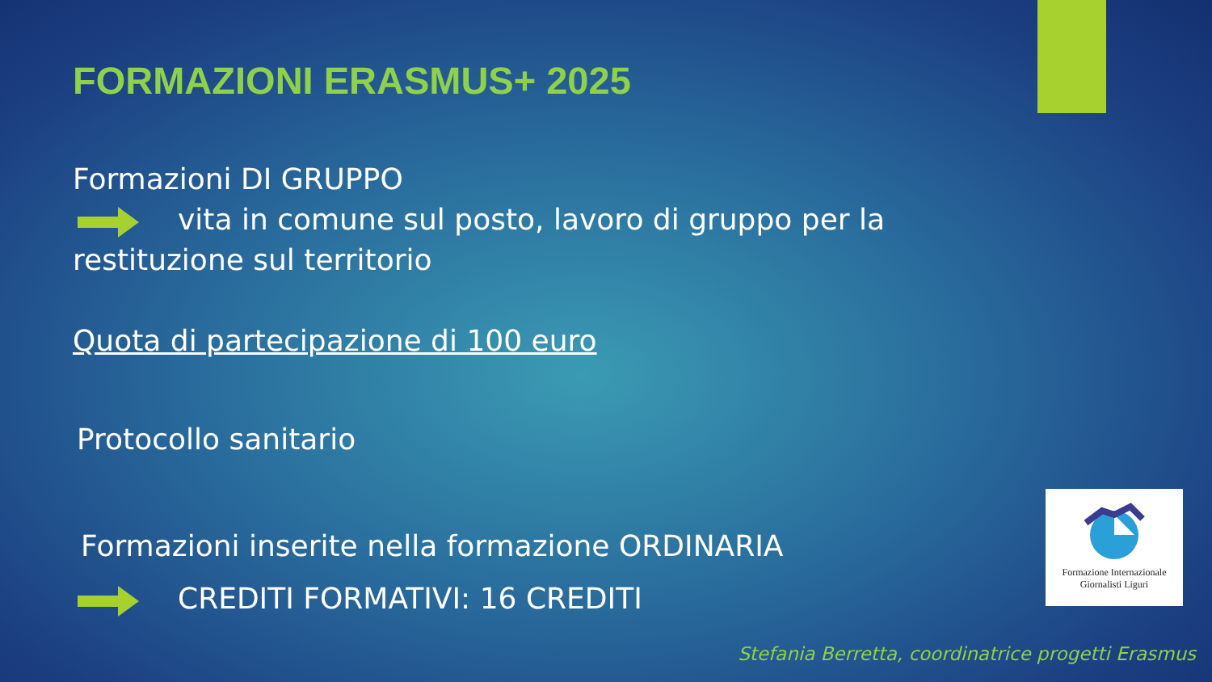FORMAZIONI ERASMUS+ 2025
Formazioni DI GRUPPO
vita in comune sul posto, lavoro di gruppo per la restituzione sul territorio
Quota di partecipazione di 100 euro
Protocollo sanitario
Formazioni inserite nella formazione ORDINARIA
CREDITI FORMATIVI: 16 CREDITI
Formazione Internazionale
Giornalisti Liguri
Stefania Berretta, coordinatrice progetti Erasmus